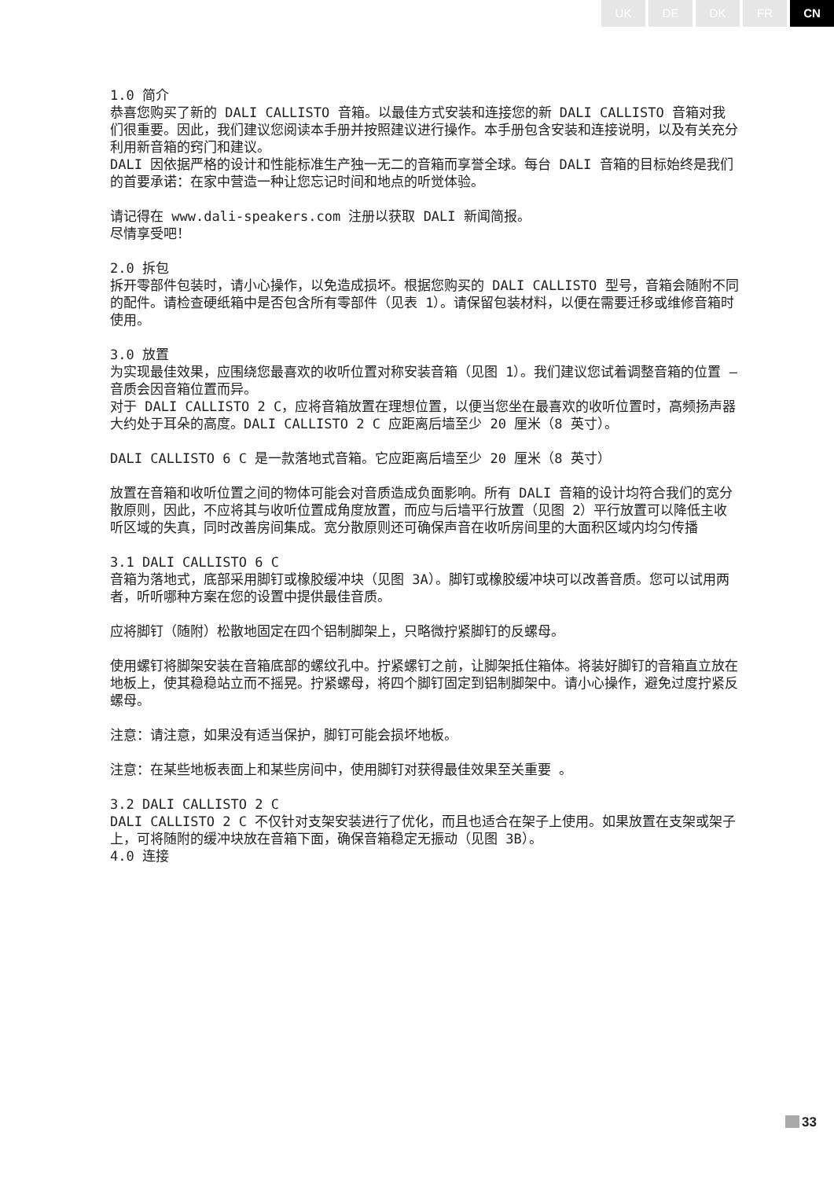UK DE DK FR CN
1.0 简介
恭喜您购买了新的 DALI CALLISTO 音箱。以最佳方式安装和连接您的新 DALI CALLISTO 音箱对我们很重要。因此，我们建议您阅读本手册并按照建议进行操作。本手册包含安装和连接说明，以及有关充分利用新音箱的窍门和建议。
DALI 因依据严格的设计和性能标准生产独一无二的音箱而享誉全球。每台 DALI 音箱的目标始终是我们的首要承诺：在家中营造一种让您忘记时间和地点的听觉体验。
请记得在 www.dali-speakers.com 注册以获取 DALI 新闻简报。
尽情享受吧！
2.0 拆包
拆开零部件包装时，请小心操作，以免造成损坏。根据您购买的 DALI CALLISTO 型号，音箱会随附不同的配件。请检查硬纸箱中是否包含所有零部件（见表 1）。请保留包装材料，以便在需要迁移或维修音箱时使用。
3.0 放置
为实现最佳效果，应围绕您最喜欢的收听位置对称安装音箱（见图 1）。我们建议您试着调整音箱的位置 – 音质会因音箱位置而异。
对于 DALI CALLISTO 2 C，应将音箱放置在理想位置，以便当您坐在最喜欢的收听位置时，高频扬声器大约处于耳朵的高度。DALI CALLISTO 2 C 应距离后墙至少 20 厘米（8 英寸）。
DALI CALLISTO 6 C 是一款落地式音箱。它应距离后墙至少 20 厘米（8 英寸）
放置在音箱和收听位置之间的物体可能会对音质造成负面影响。所有 DALI 音箱的设计均符合我们的宽分散原则，因此，不应将其与收听位置成角度放置，而应与后墙平行放置（见图 2）平行放置可以降低主收听区域的失真，同时改善房间集成。宽分散原则还可确保声音在收听房间里的大面积区域内均匀传播
3.1 DALI CALLISTO 6 C
音箱为落地式，底部采用脚钉或橡胶缓冲块（见图 3A）。脚钉或橡胶缓冲块可以改善音质。您可以试用两者，听听哪种方案在您的设置中提供最佳音质。
应将脚钉（随附）松散地固定在四个铝制脚架上，只略微拧紧脚钉的反螺母。
使用螺钉将脚架安装在音箱底部的螺纹孔中。拧紧螺钉之前，让脚架抵住箱体。将装好脚钉的音箱直立放在地板上，使其稳稳站立而不摇晃。拧紧螺母，将四个脚钉固定到铝制脚架中。请小心操作，避免过度拧紧反螺母。
注意：请注意，如果没有适当保护，脚钉可能会损坏地板。
注意：在某些地板表面上和某些房间中，使用脚钉对获得最佳效果至关重要 。
3.2 DALI CALLISTO 2 C
DALI CALLISTO 2 C 不仅针对支架安装进行了优化，而且也适合在架子上使用。如果放置在支架或架子上，可将随附的缓冲块放在音箱下面，确保音箱稳定无振动（见图 3B）。
4.0 连接
33